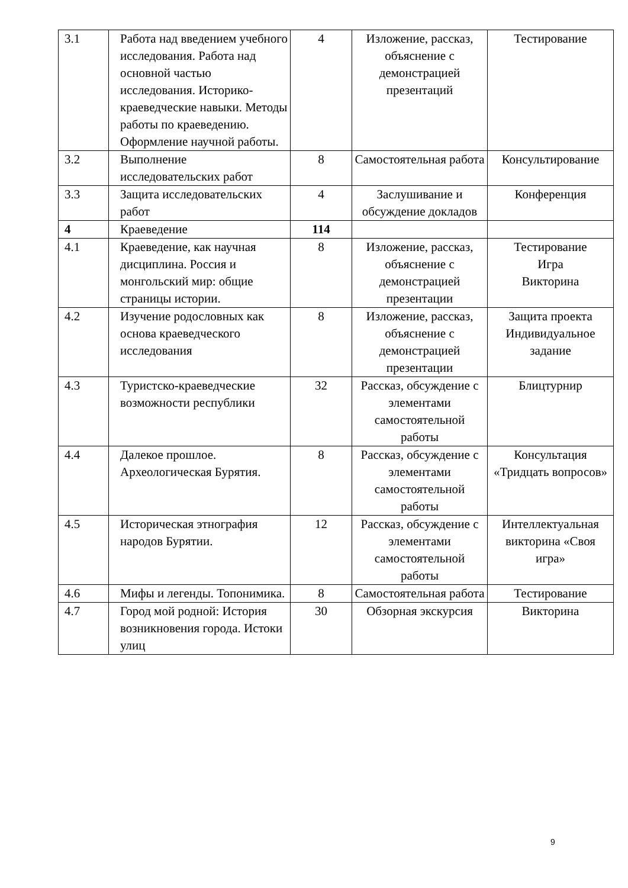| 3.1 | Работа над введением учебного исследования. Работа над основной частью исследования. Историко-краеведческие навыки. Методы работы по краеведению. Оформление научной работы. | 4 | Изложение, рассказ, объяснение с демонстрацией презентаций | Тестирование |
| 3.2 | Выполнение исследовательских работ | 8 | Самостоятельная работа | Консультирование |
| 3.3 | Защита исследовательских работ | 4 | Заслушивание и обсуждение докладов | Конференция |
| 4 | Краеведение | 114 | | |
| 4.1 | Краеведение, как научная дисциплина. Россия и монгольский мир: общие страницы истории. | 8 | Изложение, рассказ, объяснение с демонстрацией презентации | Тестирование Игра Викторина |
| 4.2 | Изучение родословных как основа краеведческого исследования | 8 | Изложение, рассказ, объяснение с демонстрацией презентации | Защита проекта Индивидуальное задание |
| 4.3 | Туристско-краеведческие возможности республики | 32 | Рассказ, обсуждение с элементами самостоятельной работы | Блицтурнир |
| 4.4 | Далекое прошлое. Археологическая Бурятия. | 8 | Рассказ, обсуждение с элементами самостоятельной работы | Консультация «Тридцать вопросов» |
| 4.5 | Историческая этнография народов Бурятии. | 12 | Рассказ, обсуждение с элементами самостоятельной работы | Интеллектуальная викторина «Своя игра» |
| 4.6 | Мифы и легенды. Топонимика. | 8 | Самостоятельная работа | Тестирование |
| 4.7 | Город мой родной: История возникновения города. Истоки улиц | 30 | Обзорная экскурсия | Викторина |
9